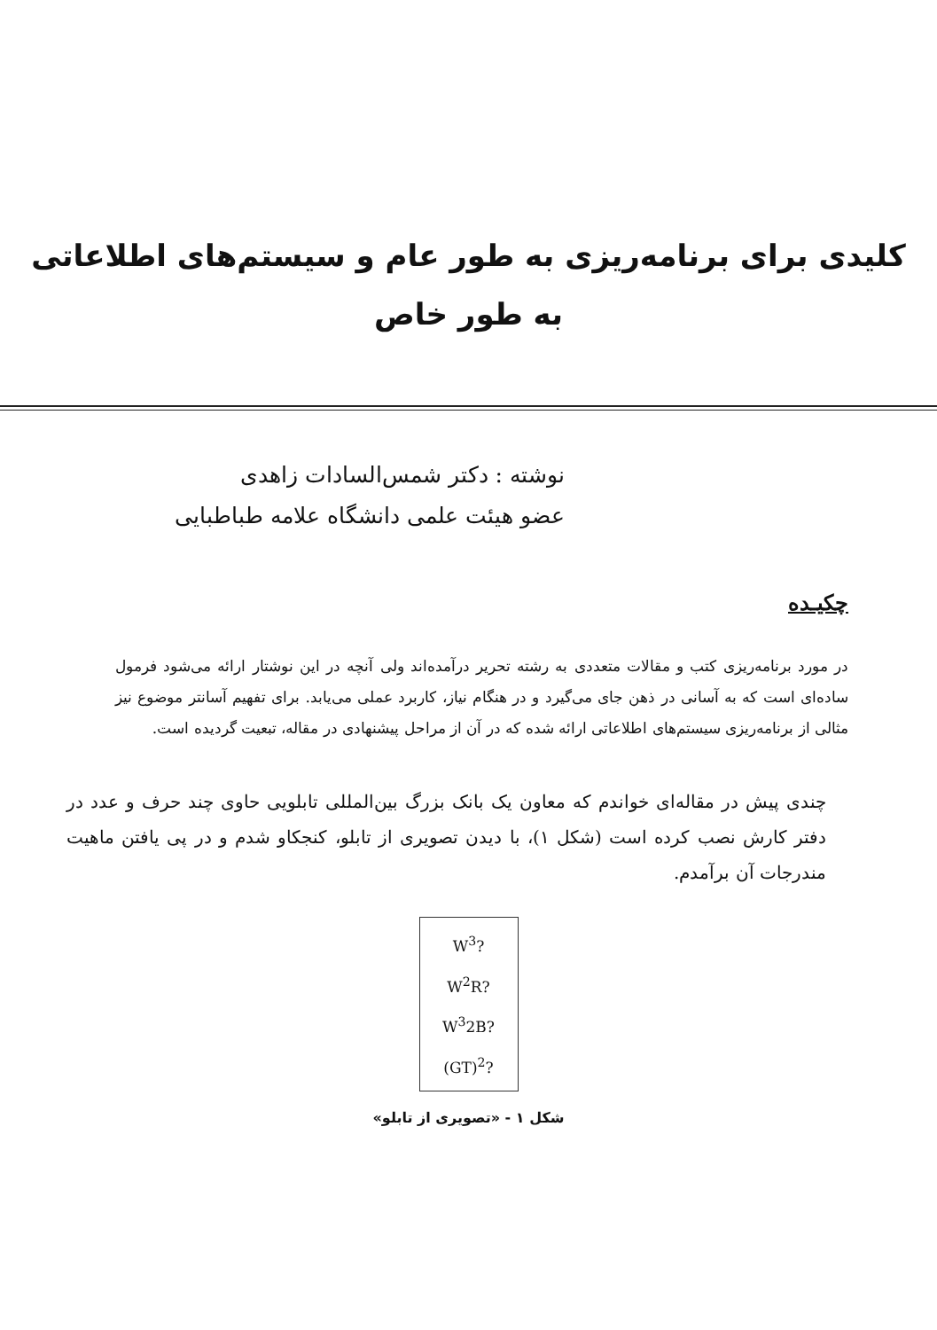کلیدی برای برنامه‌ریزی به طور عام و سیستم‌های اطلاعاتی
به طور خاص
نوشته : دکتر شمس‌السادات زاهدی
عضو هیئت علمی دانشگاه علامه طباطبایی
چکیـده
در مورد برنامه‌ریزی کتب و مقالات متعددی به رشته تحریر درآمده‌اند ولی آنچه در این نوشتار ارائه می‌شود فرمول ساده‌ای است که به آسانی در ذهن جای می‌گیرد و در هنگام نیاز، کاربرد عملی می‌یابد. برای تفهیم آسانتر موضوع نیز مثالی از برنامه‌ریزی سیستم‌های اطلاعاتی ارائه شده که در آن از مراحل پیشنهادی در مقاله، تبعیت گردیده است.
چندی پیش در مقاله‌ای خواندم که معاون یک بانک بزرگ بین‌المللی تابلویی حاوی چند حرف و عدد در دفتر کارش نصب کرده است (شکل ۱)، با دیدن تصویری از تابلو، کنجکاو شدم و در پی یافتن ماهیت مندرجات آن برآمدم.
W<sup>3</sup>?
W<sup>2</sup>R?
W<sup>3</sup>2B?
(GT)<sup>2</sup>?
شکل ۱ - «تصویری از تابلو»